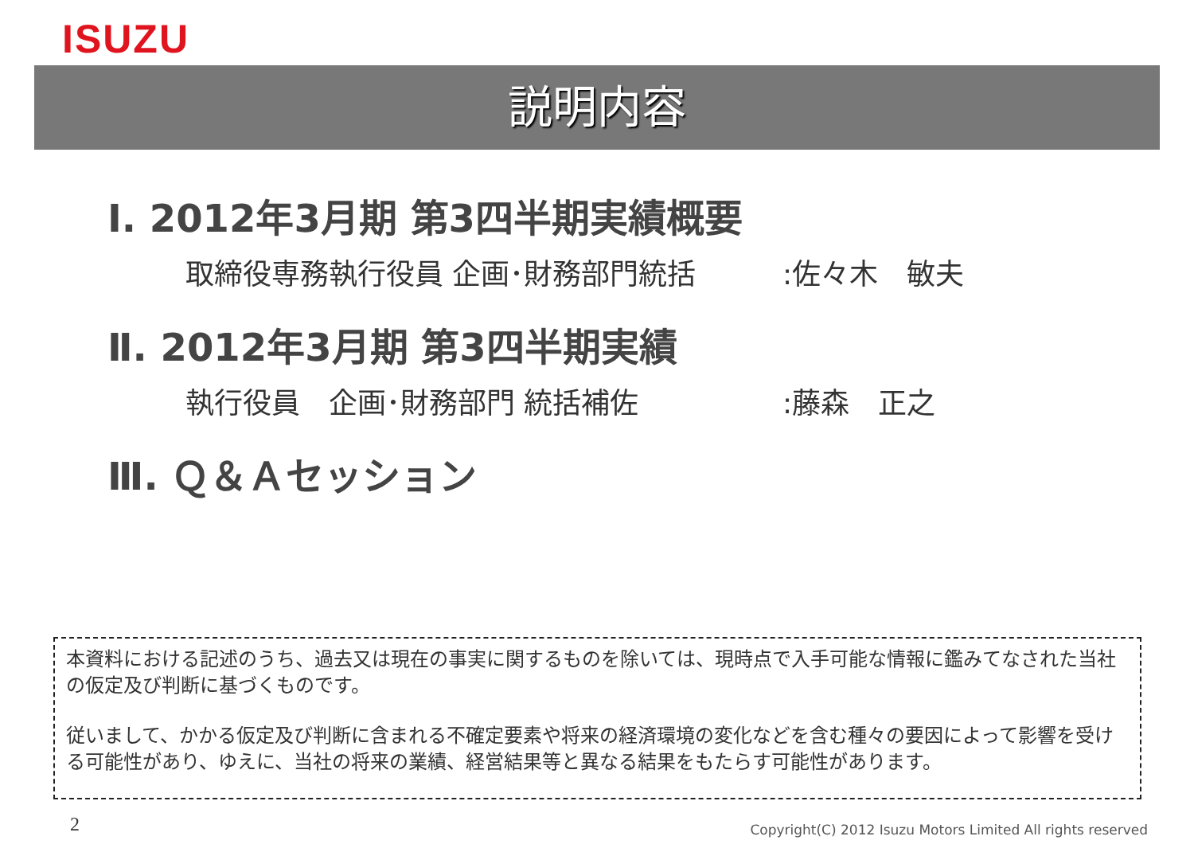ISUZU
説明内容
Ⅰ. 2012年3月期 第3四半期実績概要
取締役専務執行役員 企画･財務部門統括:佐々木　敏夫
Ⅱ. 2012年3月期 第3四半期実績
執行役員　企画･財務部門 統括補佐:藤森　正之
Ⅲ. Ｑ＆Ａセッション
本資料における記述のうち、過去又は現在の事実に関するものを除いては、現時点で入手可能な情報に鑑みてなされた当社の仮定及び判断に基づくものです。
従いまして、かかる仮定及び判断に含まれる不確定要素や将来の経済環境の変化などを含む種々の要因によって影響を受ける可能性があり、ゆえに、当社の将来の業績、経営結果等と異なる結果をもたらす可能性があります。
2
Copyright(C) 2012 Isuzu Motors Limited All rights reserved